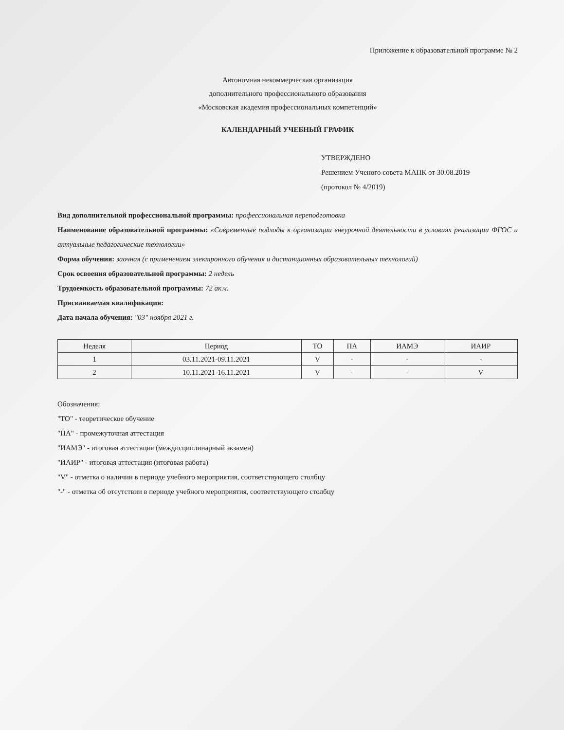Приложение к образовательной программе № 2
Автономная некоммерческая организация
дополнительного профессионального образования
«Московская академия профессиональных компетенций»
КАЛЕНДАРНЫЙ УЧЕБНЫЙ ГРАФИК
УТВЕРЖДЕНО
Решением Ученого совета МАПК от 30.08.2019
(протокол № 4/2019)
Вид дополнительной профессиональной программы: профессиональная переподготовка
Наименование образовательной программы: «Современные подходы к организации внеурочной деятельности в условиях реализации ФГОС и актуальные педагогические технологии»
Форма обучения: заочная (с применением электронного обучения и дистанционных образовательных технологий)
Срок освоения образовательной программы: 2 недель
Трудоемкость образовательной программы: 72 ак.ч.
Присваиваемая квалификация:
Дата начала обучения: "03" ноября 2021 г.
| Неделя | Период | ТО | ПА | ИАМЭ | ИАИР |
| --- | --- | --- | --- | --- | --- |
| 1 | 03.11.2021-09.11.2021 | V | - | - | - |
| 2 | 10.11.2021-16.11.2021 | V | - | - | V |
Обозначения:
"ТО" - теоретическое обучение
"ПА" - промежуточная аттестация
"ИАМЭ" - итоговая аттестация (междисциплинарный экзамен)
"ИАИР" - итоговая аттестация (итоговая работа)
"V" - отметка о наличии в периоде учебного мероприятия, соответствующего столбцу
"-" - отметка об отсутствии в периоде учебного мероприятия, соответствующего столбцу